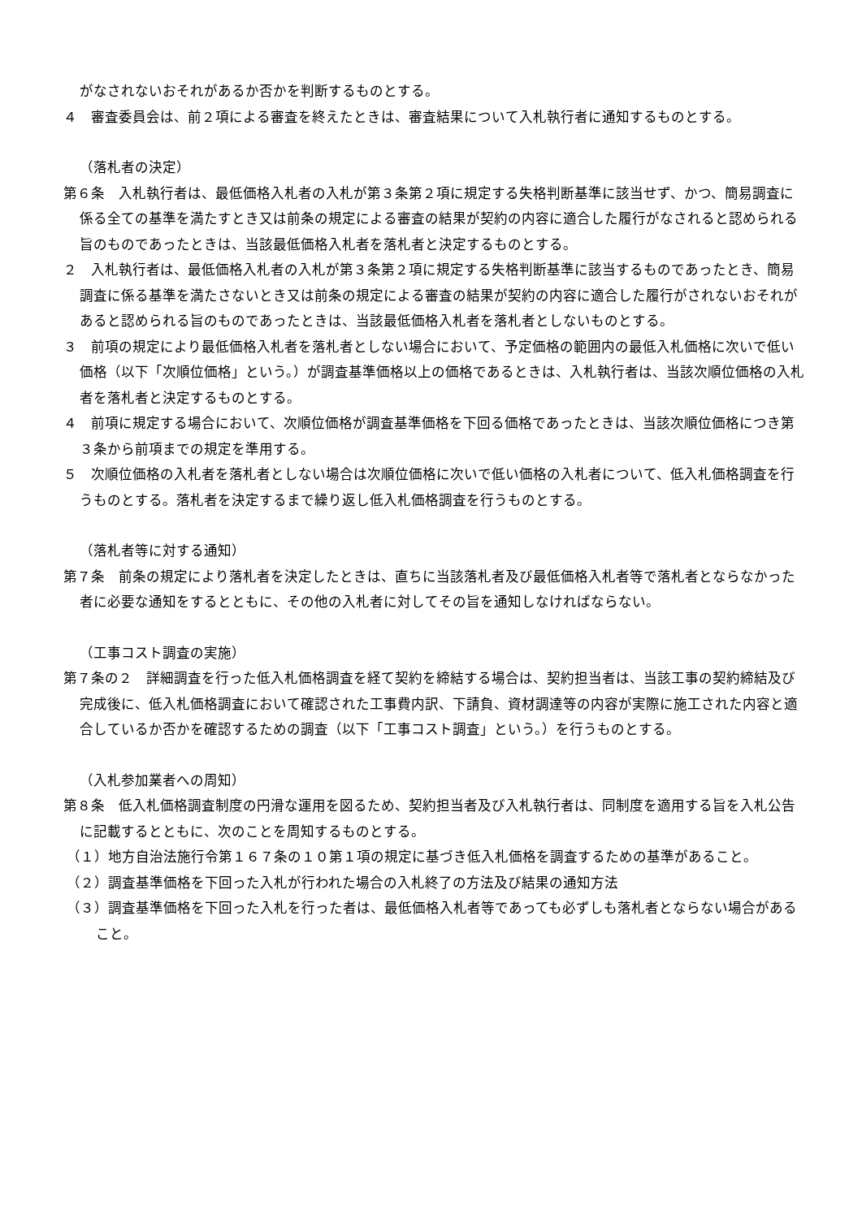がなされないおそれがあるか否かを判断するものとする。
４　審査委員会は、前２項による審査を終えたときは、審査結果について入札執行者に通知するものとする。
（落札者の決定）
第６条　入札執行者は、最低価格入札者の入札が第３条第２項に規定する失格判断基準に該当せず、かつ、簡易調査に係る全ての基準を満たすとき又は前条の規定による審査の結果が契約の内容に適合した履行がなされると認められる旨のものであったときは、当該最低価格入札者を落札者と決定するものとする。
２　入札執行者は、最低価格入札者の入札が第３条第２項に規定する失格判断基準に該当するものであったとき、簡易調査に係る基準を満たさないとき又は前条の規定による審査の結果が契約の内容に適合した履行がされないおそれがあると認められる旨のものであったときは、当該最低価格入札者を落札者としないものとする。
３　前項の規定により最低価格入札者を落札者としない場合において、予定価格の範囲内の最低入札価格に次いで低い価格（以下「次順位価格」という。）が調査基準価格以上の価格であるときは、入札執行者は、当該次順位価格の入札者を落札者と決定するものとする。
４　前項に規定する場合において、次順位価格が調査基準価格を下回る価格であったときは、当該次順位価格につき第３条から前項までの規定を準用する。
５　次順位価格の入札者を落札者としない場合は次順位価格に次いで低い価格の入札者について、低入札価格調査を行うものとする。落札者を決定するまで繰り返し低入札価格調査を行うものとする。
（落札者等に対する通知）
第７条　前条の規定により落札者を決定したときは、直ちに当該落札者及び最低価格入札者等で落札者とならなかった者に必要な通知をするとともに、その他の入札者に対してその旨を通知しなければならない。
（工事コスト調査の実施）
第７条の２　詳細調査を行った低入札価格調査を経て契約を締結する場合は、契約担当者は、当該工事の契約締結及び完成後に、低入札価格調査において確認された工事費内訳、下請負、資材調達等の内容が実際に施工された内容と適合しているか否かを確認するための調査（以下「工事コスト調査」という。）を行うものとする。
（入札参加業者への周知）
第８条　低入札価格調査制度の円滑な運用を図るため、契約担当者及び入札執行者は、同制度を適用する旨を入札公告に記載するとともに、次のことを周知するものとする。
（１）地方自治法施行令第１６７条の１０第１項の規定に基づき低入札価格を調査するための基準があること。
（２）調査基準価格を下回った入札が行われた場合の入札終了の方法及び結果の通知方法
（３）調査基準価格を下回った入札を行った者は、最低価格入札者等であっても必ずしも落札者とならない場合があること。